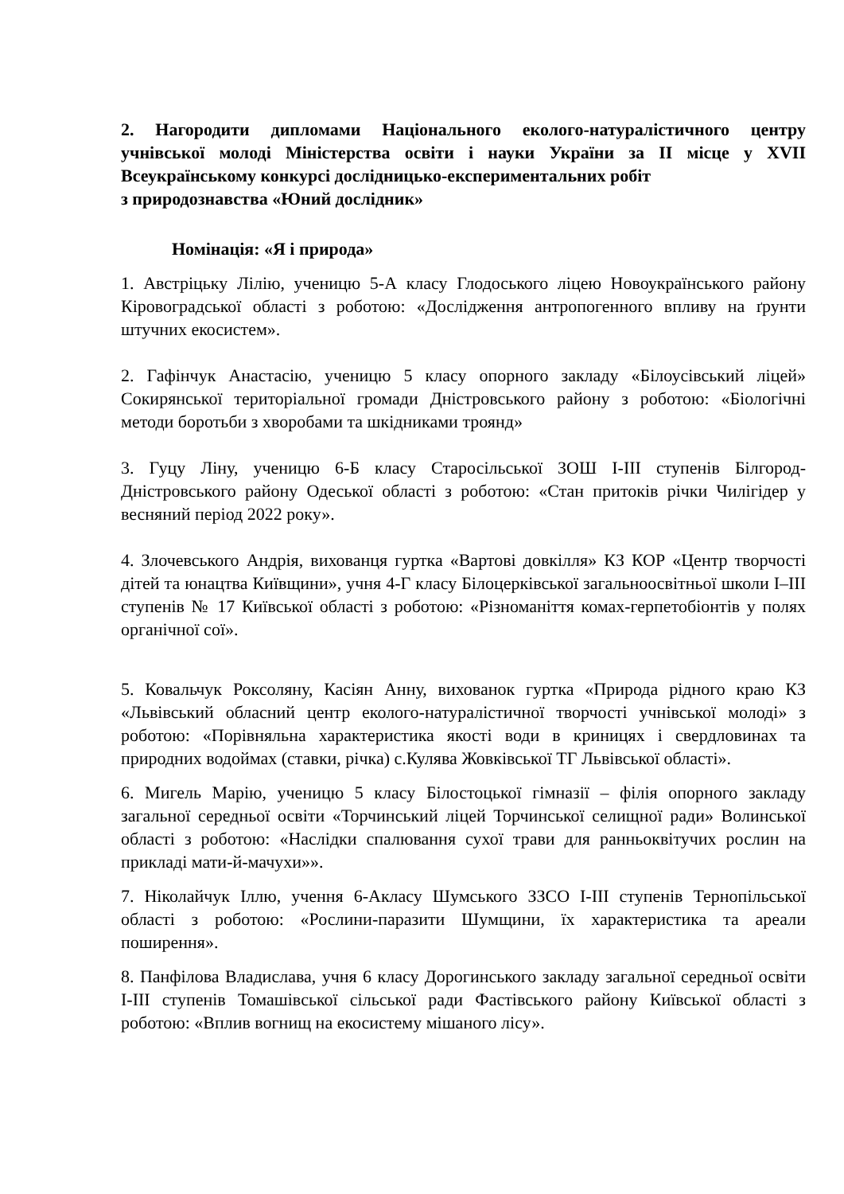2. Нагородити дипломами Національного еколого-натуралістичного центру учнівської молоді Міністерства освіти і науки України за ІІ місце у XVІI Всеукраїнському конкурсі дослідницько-експериментальних робіт
з природознавства «Юний дослідник»
Номінація: «Я і природа»
1. Австріцьку Лілію, ученицю 5-А класу Глодоського ліцею Новоукраїнського району Кіровоградської області з роботою: «Дослідження антропогенного впливу на ґрунти штучних екосистем».
2. Гафінчук Анастасію, ученицю 5 класу опорного закладу «Білоусівський ліцей» Сокирянської територіальної громади Дністровського району з роботою: «Біологічні методи боротьби з хворобами та шкідниками троянд»
3. Гуцу Ліну, ученицю 6-Б класу Старосільської ЗОШ І-ІІІ ступенів Білгород-Дністровського району Одеської області з роботою: «Стан притоків річки Чилігідер у весняний період 2022 року».
4. Злочевського Андрія, вихованця гуртка «Вартові довкілля» КЗ КОР «Центр творчості дітей та юнацтва Київщини», учня 4-Г класу Білоцерківської загальноосвітньої школи І–ІІІ ступенів № 17 Київської області з роботою: «Різноманіття комах-герпетобіонтів у полях органічної сої».
5. Ковальчук Роксоляну, Касіян Анну, вихованок гуртка «Природа рідного краю КЗ «Львівський обласний центр еколого-натуралістичної творчості учнівської молоді» з роботою: «Порівняльна характеристика якості води в криницях і свердловинах та природних водоймах (ставки, річка) с.Кулява Жовківської ТГ Львівської області».
6. Мигель Марію, ученицю 5 класу Білостоцької гімназії – філія опорного закладу загальної середньої освіти «Торчинський ліцей Торчинської селищної ради» Волинської області з роботою: «Наслідки спалювання сухої трави для ранньоквітучих рослин на прикладі мати-й-мачухи»».
7. Ніколайчук Іллю, учення 6-Акласу Шумського ЗЗСО І-ІІІ ступенів Тернопільської області з роботою: «Рослини-паразити Шумщини, їх характеристика та ареали поширення».
8. Панфілова Владислава, учня 6 класу Дорогинського закладу загальної середньої освіти І-ІІІ ступенів Томашівської сільської ради Фастівського району Київської області з роботою: «Вплив вогнищ на екосистему мішаного лісу».